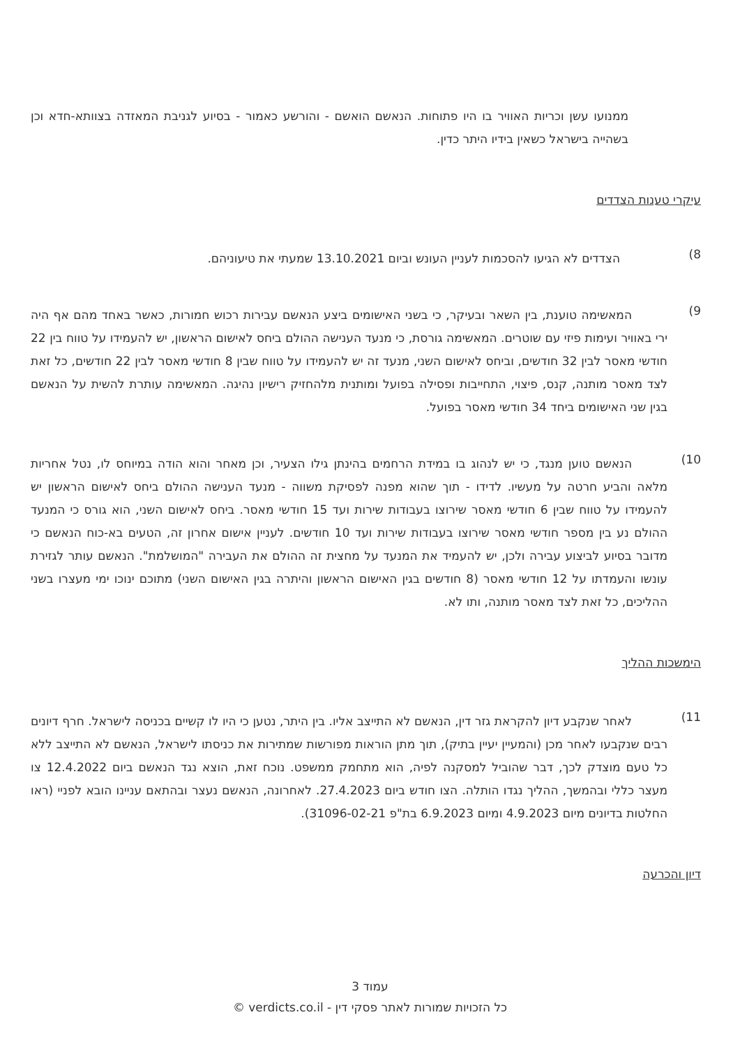ממנועו עשן וכריות האוויר בו היו פתוחות. הנאשם הואשם - והורשע כאמור - בסיוע לגניבת המאזדה בצוותא-חדא וכן בשהייה בישראל כשאין בידיו היתר כדין.
עיקרי טענות הצדדים
8)
    הצדדים לא הגיעו להסכמות לעניין העונש וביום 13.10.2021 שמעתי את טיעוניהם.
9)
   המאשימה טוענת, בין השאר ובעיקר, כי בשני האישומים ביצע הנאשם עבירות רכוש חמורות, כאשר באחד מהם אף היה ירי באוויר ועימות פיזי עם שוטרים. המאשימה גורסת, כי מנעד הענישה ההולם ביחס לאישום הראשון, יש להעמידו על טווח בין 22 חודשי מאסר לבין 32 חודשים, וביחס לאישום השני, מנעד זה יש להעמידו על טווח שבין 8 חודשי מאסר לבין 22 חודשים, כל זאת לצד מאסר מותנה, קנס, פיצוי, התחייבות ופסילה בפועל ומותנית מלהחזיק רישיון נהיגה. המאשימה עותרת להשית על הנאשם בגין שני האישומים ביחד 34 חודשי מאסר בפועל.
10)
   הנאשם טוען מנגד, כי יש לנהוג בו במידת הרחמים בהינתן גילו הצעיר, וכן מאחר והוא הודה במיוחס לו, נטל אחריות מלאה והביע חרטה על מעשיו. לדידו - תוך שהוא מפנה לפסיקת משווה - מנעד הענישה ההולם ביחס לאישום הראשון יש להעמידו על טווח שבין 6 חודשי מאסר שירוצו בעבודות שירות ועד 15 חודשי מאסר. ביחס לאישום השני, הוא גורס כי המנעד ההולם נע בין מספר חודשי מאסר שירוצו בעבודות שירות ועד 10 חודשים. לעניין אישום אחרון זה, הטעים בא-כוח הנאשם כי מדובר בסיוע לביצוע עבירה ולכן, יש להעמיד את המנעד על מחצית זה ההולם את העבירה "המושלמת". הנאשם עותר לגזירת עונשו והעמדתו על 12 חודשי מאסר (8 חודשים בגין האישום הראשון והיתרה בגין האישום השני) מתוכם ינוכו ימי מעצרו בשני ההליכים, כל זאת לצד מאסר מותנה, ותו לא.
הימשכות ההליך
11)
   לאחר שנקבע דיון להקראת גזר דין, הנאשם לא התייצב אליו. בין היתר, נטען כי היו לו קשיים בכניסה לישראל. חרף דיונים רבים שנקבעו לאחר מכן (והמעיין יעיין בתיק), תוך מתן הוראות מפורשות שמתירות את כניסתו לישראל, הנאשם לא התייצב ללא כל טעם מוצדק לכך, דבר שהוביל למסקנה לפיה, הוא מתחמק ממשפט. נוכח זאת, הוצא נגד הנאשם ביום 12.4.2022 צו מעצר כללי ובהמשך, ההליך נגדו הותלה. הצו חודש ביום 27.4.2023. לאחרונה, הנאשם נעצר ובהתאם עניינו הובא לפניי (ראו החלטות בדיונים מיום 4.9.2023 ומיום 6.9.2023 בת"פ 31096-02-21).
דיון והכרעה
עמוד 3
כל הזכויות שמורות לאתר פסקי דין - verdicts.co.il ©